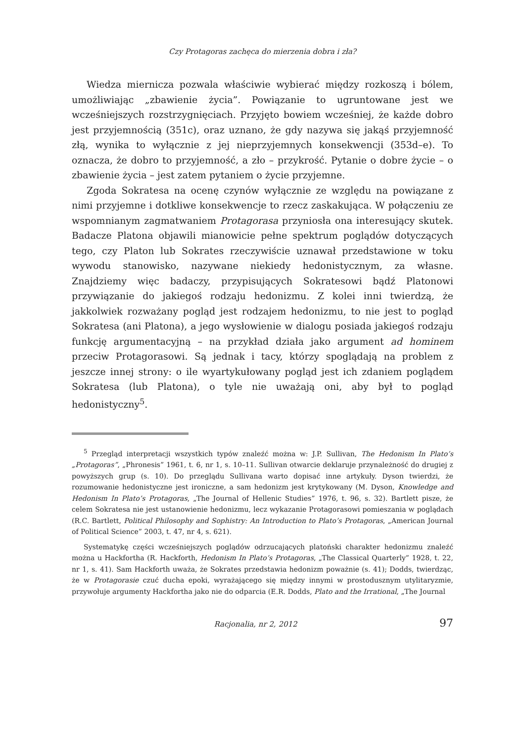Czy Protagoras zachęca do mierzenia dobra i zła?
Wiedza miernicza pozwala właściwie wybierać między rozkoszą i bólem, umożliwiając „zbawienie życia”. Powiązanie to ugruntowane jest we wcześniejszych rozstrzygnięciach. Przyjęto bowiem wcześniej, że każde dobro jest przyjemnością (351c), oraz uznano, że gdy nazywa się jakąś przyjemność złą, wynika to wyłącznie z jej nieprzyjemnych konsekwencji (353d–e). To oznacza, że dobro to przyjemność, a zło – przykrość. Pytanie o dobre życie – o zbawienie życia – jest zatem pytaniem o życie przyjemne.
Zgoda Sokratesa na ocenę czynów wyłącznie ze względu na powiązane z nimi przyjemne i dotkliwe konsekwencje to rzecz zaskakująca. W połączeniu ze wspomnianym zagmatwaniem Protagorasa przyniosła ona interesujący skutek. Badacze Platona objawili mianowicie pełne spektrum poglądów dotyczących tego, czy Platon lub Sokrates rzeczywiście uznawał przedstawione w toku wywodu stanowisko, nazywane niekiedy hedonistycznym, za własne. Znajdziemy więc badaczy, przypisujących Sokratesowi bądź Platonowi przywiązanie do jakiegoś rodzaju hedonizmu. Z kolei inni twierdzą, że jakkolwiek rozważany pogląd jest rodzajem hedonizmu, to nie jest to pogląd Sokratesa (ani Platona), a jego wysłowienie w dialogu posiada jakiegoś rodzaju funkcję argumentacyjną – na przykład działa jako argument ad hominem przeciw Protagorasowi. Są jednak i tacy, którzy spoglądają na problem z jeszcze innej strony: o ile wyartykułowany pogląd jest ich zdaniem poglądem Sokratesa (lub Platona), o tyle nie uważają oni, aby był to pogląd hedonistyczny<sup>5</sup>.
<sup>5</sup> Przegląd interpretacji wszystkich typów znaleźć można w: J.P. Sullivan, The Hedonism In Plato’s „Protagoras”, „Phronesis” 1961, t. 6, nr 1, s. 10–11. Sullivan otwarcie deklaruje przynależność do drugiej z powyższych grup (s. 10). Do przeglądu Sullivana warto dopisać inne artykuły. Dyson twierdzi, że rozumowanie hedonistyczne jest ironiczne, a sam hedonizm jest krytykowany (M. Dyson, Knowledge and Hedonism In Plato’s Protagoras, „The Journal of Hellenic Studies” 1976, t. 96, s. 32). Bartlett pisze, że celem Sokratesa nie jest ustanowienie hedonizmu, lecz wykazanie Protagorasowi pomieszania w poglądach (R.C. Bartlett, Political Philosophy and Sophistry: An Introduction to Plato’s Protagoras, „American Journal of Political Science” 2003, t. 47, nr 4, s. 621).
Systematykę części wcześniejszych poglądów odrzucających platoński charakter hedonizmu znaleźć można u Hackfortha (R. Hackforth, Hedonism In Plato’s Protagoras, „The Classical Quarterly” 1928, t. 22, nr 1, s. 41). Sam Hackforth uważa, że Sokrates przedstawia hedonizm poważnie (s. 41); Dodds, twierdząc, że w Protagorasie czuć ducha epoki, wyrażającego się między innymi w prostodusznym utylitaryzmie, przywołuje argumenty Hackfortha jako nie do odparcia (E.R. Dodds, Plato and the Irrational, „The Journal
Racjonalia, nr 2, 2012 97